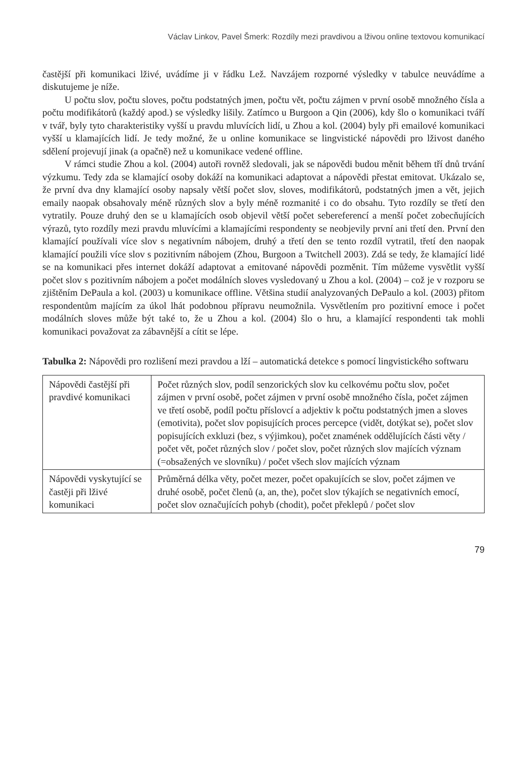Václav Linkov, Pavel Šmerk: Rozdíly mezi pravdivou a lživou online textovou komunikací
častější při komunikaci lživé, uvádíme ji v řádku Lež. Navzájem rozporné výsledky v tabulce neuvádíme a diskutujeme je níže.
U počtu slov, počtu sloves, počtu podstatných jmen, počtu vět, počtu zájmen v první osobě množného čísla a počtu modifikátorů (každý apod.) se výsledky lišily. Zatímco u Burgoon a Qin (2006), kdy šlo o komunikaci tváří v tvář, byly tyto charakteristiky vyšší u pravdu mluvících lidí, u Zhou a kol. (2004) byly při emailové komunikaci vyšší u klamajících lidí. Je tedy možné, že u online komunikace se lingvistické nápovědi pro lživost daného sdělení projevují jinak (a opačně) než u komunikace vedené offline.
V rámci studie Zhou a kol. (2004) autoři rovněž sledovali, jak se nápovědi budou měnit během tří dnů trvání výzkumu. Tedy zda se klamající osoby dokáží na komunikaci adaptovat a nápovědi přestat emitovat. Ukázalo se, že první dva dny klamající osoby napsaly větší počet slov, sloves, modifikátorů, podstatných jmen a vět, jejich emaily naopak obsahovaly méně různých slov a byly méně rozmanité i co do obsahu. Tyto rozdíly se třetí den vytratily. Pouze druhý den se u klamajících osob objevil větší počet sebereferencí a menší počet zobecňujících výrazů, tyto rozdíly mezi pravdu mluvícími a klamajícími respondenty se neobjevily první ani třetí den. První den klamající používali více slov s negativním nábojem, druhý a třetí den se tento rozdíl vytratil, třetí den naopak klamající použili více slov s pozitivním nábojem (Zhou, Burgoon a Twitchell 2003). Zdá se tedy, že klamající lidé se na komunikaci přes internet dokáží adaptovat a emitované nápovědi pozměnit. Tím můžeme vysvětlit vyšší počet slov s pozitivním nábojem a počet modálních sloves vysledovaný u Zhou a kol. (2004) – což je v rozporu se zjištěním DePaula a kol. (2003) u komunikace offline. Většina studií analyzovaných DePaulo a kol. (2003) přitom respondentům majícím za úkol lhát podobnou přípravu neumožnila. Vysvětlením pro pozitivní emoce i počet modálních sloves může být také to, že u Zhou a kol. (2004) šlo o hru, a klamající respondenti tak mohli komunikaci považovat za zábavnější a cítit se lépe.
Tabulka 2: Nápovědi pro rozlišení mezi pravdou a lží – automatická detekce s pomocí lingvistického softwaru
| Nápovědi častější při pravdivé komunikaci | Počet různých slov, podíl senzorických slov ku celkovému počtu slov, počet zájmen v první osobě, počet zájmen v první osobě množného čísla, počet zájmen ve třetí osobě, podíl počtu příslovcí a adjektiv k počtu podstatných jmen a sloves (emotivita), počet slov popisujících proces percepce (vidět, dotýkat se), počet slov popisujících exkluzi (bez, s výjimkou), počet znamének oddělujících části věty / počet vět, počet různých slov / počet slov, počet různých slov majících význam (=obsažených ve slovníku) / počet všech slov majících význam |
| Nápovědi vyskytující se častěji při lživé komunikaci | Průměrná délka věty, počet mezer, počet opakujících se slov, počet zájmen ve druhé osobě, počet členů (a, an, the), počet slov týkajích se negativních emocí, počet slov označujících pohyb (chodit), počet překlepů / počet slov |
79